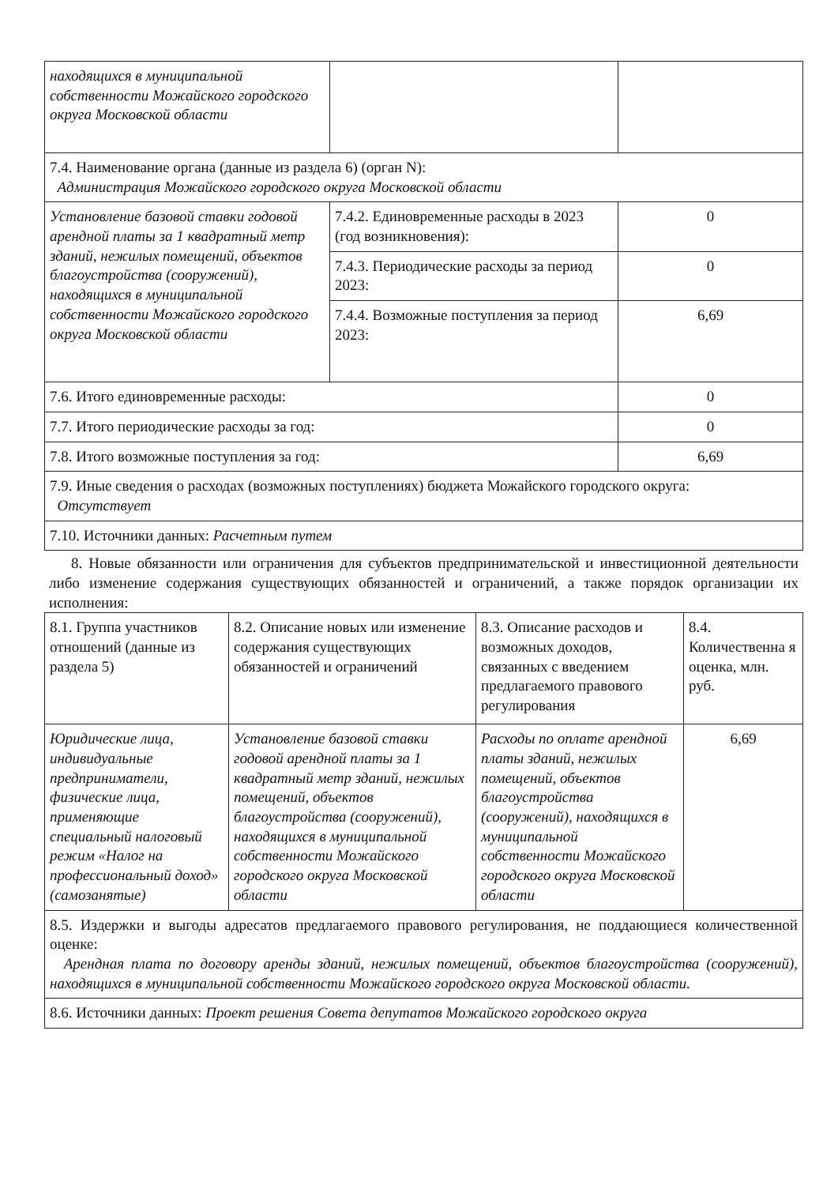| находящихся в муниципальной собственности Можайского городского округа Московской области | | |
| 7.4. Наименование органа (данные из раздела 6) (орган N): Администрация Можайского городского округа Московской области | | |
| Установление базовой ставки годовой арендной платы за 1 квадратный метр зданий, нежилых помещений, объектов благоустройства (сооружений), находящихся в муниципальной собственности Можайского городского округа Московской области | 7.4.2. Единовременные расходы в 2023 (год возникновения): | 0 |
| | 7.4.3. Периодические расходы за период 2023: | 0 |
| | 7.4.4. Возможные поступления за период 2023: | 6,69 |
| 7.6. Итого единовременные расходы: | | 0 |
| 7.7. Итого периодические расходы за год: | | 0 |
| 7.8. Итого возможные поступления за год: | | 6,69 |
| 7.9. Иные сведения о расходах (возможных поступлениях) бюджета Можайского городского округа: Отсутствует | | |
| 7.10. Источники данных: Расчетным путем | | |
8. Новые обязанности или ограничения для субъектов предпринимательской и инвестиционной деятельности либо изменение содержания существующих обязанностей и ограничений, а также порядок организации их исполнения:
| 8.1. Группа участников отношений (данные из раздела 5) | 8.2. Описание новых или изменение содержания существующих обязанностей и ограничений | 8.3. Описание расходов и возможных доходов, связанных с введением предлагаемого правового регулирования | 8.4. Количественна я оценка, млн. руб. |
| Юридические лица, индивидуальные предприниматели, физические лица, применяющие специальный налоговый режим «Налог на профессиональный доход» (самозанятые) | Установление базовой ставки годовой арендной платы за 1 квадратный метр зданий, нежилых помещений, объектов благоустройства (сооружений), находящихся в муниципальной собственности Можайского городского округа Московской области | Расходы по оплате арендной платы зданий, нежилых помещений, объектов благоустройства (сооружений), находящихся в муниципальной собственности Можайского городского округа Московской области | 6,69 |
| 8.5. Издержки и выгоды адресатов предлагаемого правового регулирования, не поддающиеся количественной оценке: Арендная плата по договору аренды зданий, нежилых помещений, объектов благоустройства (сооружений), находящихся в муниципальной собственности Можайского городского округа Московской области. | | | |
| 8.6. Источники данных: Проект решения Совета депутатов Можайского городского округа | | | |